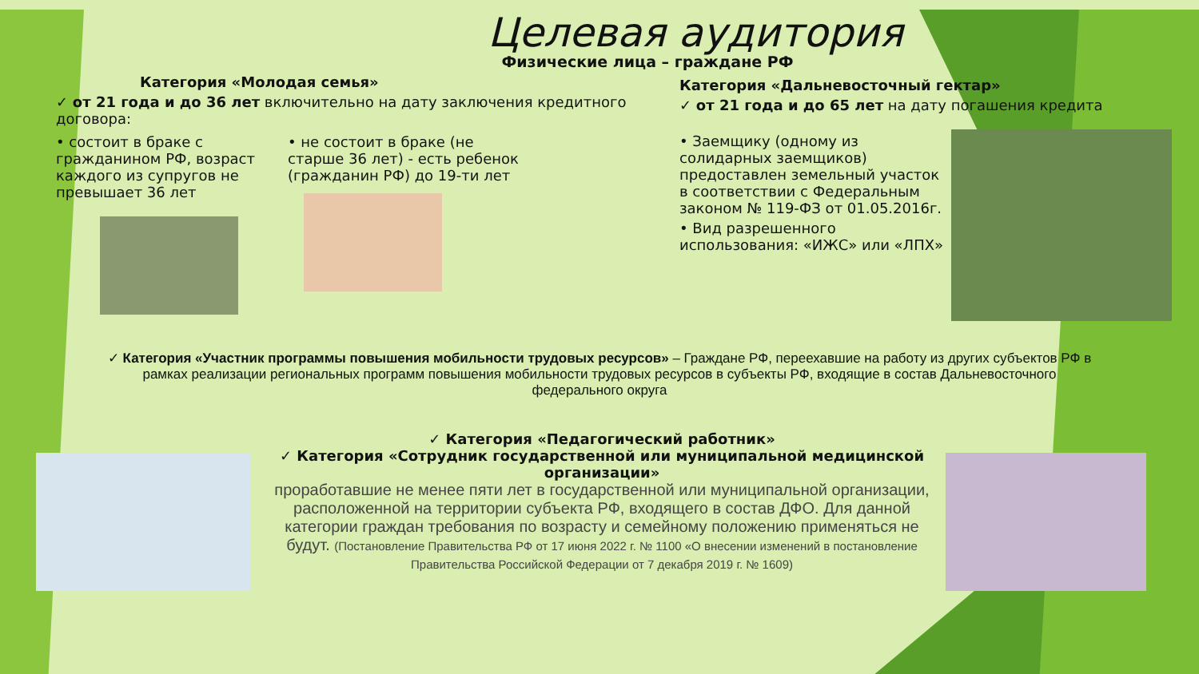Целевая аудитория
Физические лица – граждане РФ
Категория «Молодая семья»
✓ от 21 года и до 36 лет включительно на дату заключения кредитного договора:
• состоит в браке с гражданином РФ, возраст каждого из супругов не превышает 36 лет
• не состоит в браке (не старше 36 лет) - есть ребенок (гражданин РФ) до 19-ти лет
Категория «Дальневосточный гектар»
✓ от 21 года и до 65 лет на дату погашения кредита
• Заемщику (одному из солидарных заемщиков) предоставлен земельный участок в соответствии с Федеральным законом № 119-ФЗ от 01.05.2016г.
• Вид разрешенного использования: «ИЖС» или «ЛПХ»
✓ Категория «Участник программы повышения мобильности трудовых ресурсов» – Граждане РФ, переехавшие на работу из других субъектов РФ в рамках реализации региональных программ повышения мобильности трудовых ресурсов в субъекты РФ, входящие в состав Дальневосточного федерального округа
✓ Категория «Педагогический работник»
✓ Категория «Сотрудник государственной или муниципальной медицинской организации»
проработавшие не менее пяти лет в государственной или муниципальной организации, расположенной на территории субъекта РФ, входящего в состав ДФО. Для данной категории граждан требования по возрасту и семейному положению применяться не будут. (Постановление Правительства РФ от 17 июня 2022 г. № 1100 «О внесении изменений в постановление Правительства Российской Федерации от 7 декабря 2019 г. № 1609)